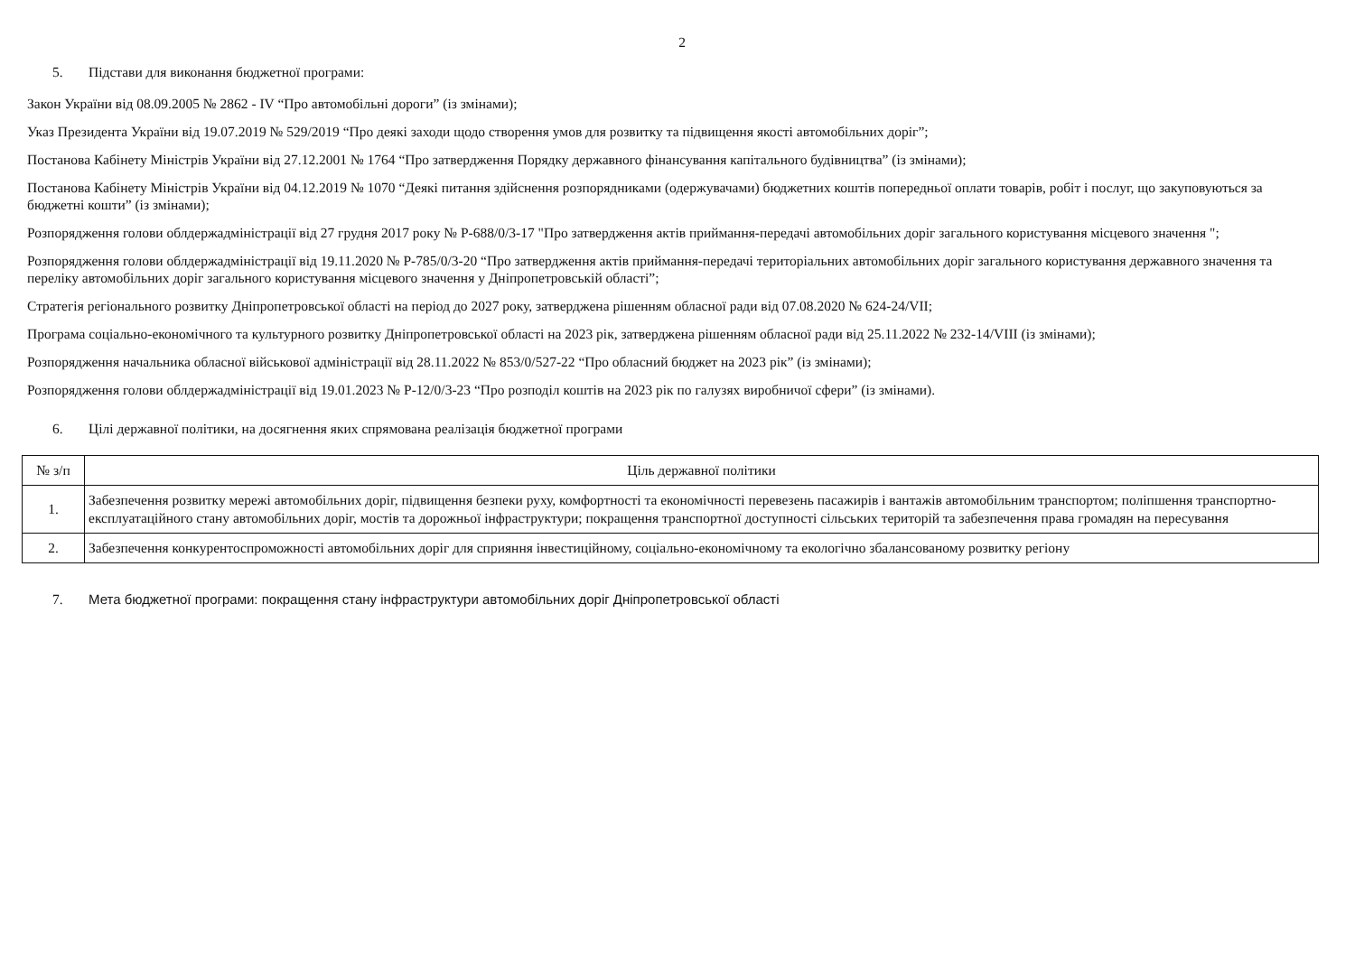2
5. Підстави для виконання бюджетної програми:
Закон України від 08.09.2005 № 2862 - IV “Про автомобільні дороги” (із змінами);
Указ Президента України від 19.07.2019 № 529/2019 “Про деякі заходи щодо створення умов для розвитку та підвищення якості автомобільних доріг”;
Постанова Кабінету Міністрів України від 27.12.2001 № 1764 “Про затвердження Порядку державного фінансування капітального будівництва” (із змінами);
Постанова Кабінету Міністрів України від 04.12.2019 № 1070 “Деякі питання здійснення розпорядниками (одержувачами) бюджетних коштів попередньої оплати товарів, робіт і послуг, що закуповуються за бюджетні кошти” (із змінами);
Розпорядження голови облдержадміністрації від 27 грудня 2017 року № Р-688/0/3-17 "Про затвердження актів приймання-передачі автомобільних доріг загального користування місцевого значення ";
Розпорядження голови облдержадміністрації від 19.11.2020 № Р-785/0/3-20 “Про затвердження актів приймання-передачі територіальних автомобільних доріг загального користування державного значення та переліку автомобільних доріг загального користування місцевого значення у Дніпропетровській області”;
Стратегія регіонального розвитку Дніпропетровської області на період до 2027 року, затверджена рішенням обласної ради від 07.08.2020 № 624-24/VII;
Програма соціально-економічного та культурного розвитку Дніпропетровської області на 2023 рік, затверджена рішенням обласної ради від 25.11.2022 № 232-14/VIII (із змінами);
Розпорядження начальника обласної військової адміністрації від 28.11.2022 № 853/0/527-22 “Про обласний бюджет на 2023 рік” (із змінами);
Розпорядження голови облдержадміністрації від 19.01.2023 № Р-12/0/3-23 “Про розподіл коштів на 2023 рік по галузях виробничої сфери” (із змінами).
6. Цілі державної політики, на досягнення яких спрямована реалізація бюджетної програми
| № з/п | Ціль державної політики |
| --- | --- |
| 1. | Забезпечення розвитку мережі автомобільних доріг, підвищення безпеки руху, комфортності та економічності перевезень пасажирів і вантажів автомобільним транспортом; поліпшення транспортно-експлуатаційного стану автомобільних доріг, мостів та дорожньої інфраструктури; покращення транспортної доступності сільських територій та забезпечення права громадян на пересування |
| 2. | Забезпечення конкурентоспроможності автомобільних доріг для сприяння інвестиційному, соціально-економічному та екологічно збалансованому розвитку регіону |
7. Мета бюджетної програми: покращення стану інфраструктури автомобільних доріг Дніпропетровської області